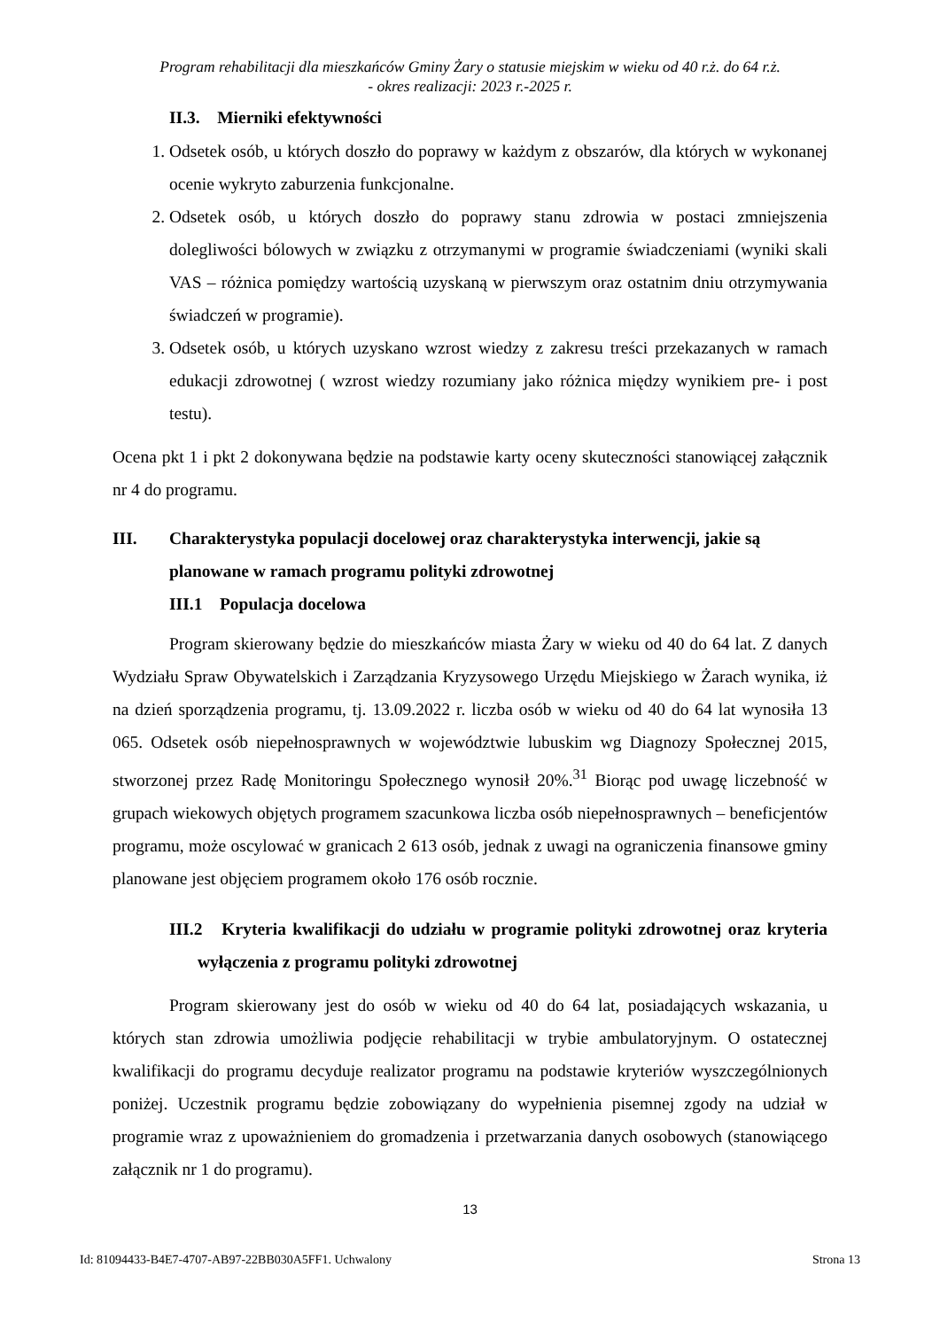Program rehabilitacji dla mieszkańców Gminy Żary o statusie miejskim w wieku od 40 r.ż. do 64 r.ż.
- okres realizacji: 2023 r.-2025 r.
II.3. Mierniki efektywności
1. Odsetek osób, u których doszło do poprawy w każdym z obszarów, dla których w wykonanej ocenie wykryto zaburzenia funkcjonalne.
2. Odsetek osób, u których doszło do poprawy stanu zdrowia w postaci zmniejszenia dolegliwości bólowych w związku z otrzymanymi w programie świadczeniami (wyniki skali VAS – różnica pomiędzy wartością uzyskaną w pierwszym oraz ostatnim dniu otrzymywania świadczeń w programie).
3. Odsetek osób, u których uzyskano wzrost wiedzy z zakresu treści przekazanych w ramach edukacji zdrowotnej ( wzrost wiedzy rozumiany jako różnica między wynikiem pre- i post testu).
Ocena pkt 1 i pkt 2 dokonywana będzie na podstawie karty oceny skuteczności stanowiącej załącznik nr 4 do programu.
III. Charakterystyka populacji docelowej oraz charakterystyka interwencji, jakie są planowane w ramach programu polityki zdrowotnej
III.1 Populacja docelowa
Program skierowany będzie do mieszkańców miasta Żary w wieku od 40 do 64 lat. Z danych Wydziału Spraw Obywatelskich i Zarządzania Kryzysowego Urzędu Miejskiego w Żarach wynika, iż na dzień sporządzenia programu, tj. 13.09.2022 r. liczba osób w wieku od 40 do 64 lat wynosiła 13 065. Odsetek osób niepełnosprawnych w województwie lubuskim wg Diagnozy Społecznej 2015, stworzonej przez Radę Monitoringu Społecznego wynosił 20%.<sup>31</sup> Biorąc pod uwagę liczebność w grupach wiekowych objętych programem szacunkowa liczba osób niepełnosprawnych – beneficjentów programu, może oscylować w granicach 2 613 osób, jednak z uwagi na ograniczenia finansowe gminy planowane jest objęciem programem około 176 osób rocznie.
III.2 Kryteria kwalifikacji do udziału w programie polityki zdrowotnej oraz kryteria wyłączenia z programu polityki zdrowotnej
Program skierowany jest do osób w wieku od 40 do 64 lat, posiadających wskazania, u których stan zdrowia umożliwia podjęcie rehabilitacji w trybie ambulatoryjnym. O ostatecznej kwalifikacji do programu decyduje realizator programu na podstawie kryteriów wyszczególnionych poniżej. Uczestnik programu będzie zobowiązany do wypełnienia pisemnej zgody na udział w programie wraz z upoważnieniem do gromadzenia i przetwarzania danych osobowych (stanowiącego załącznik nr 1 do programu).
13
Id: 81094433-B4E7-4707-AB97-22BB030A5FF1. Uchwalony Strona 13